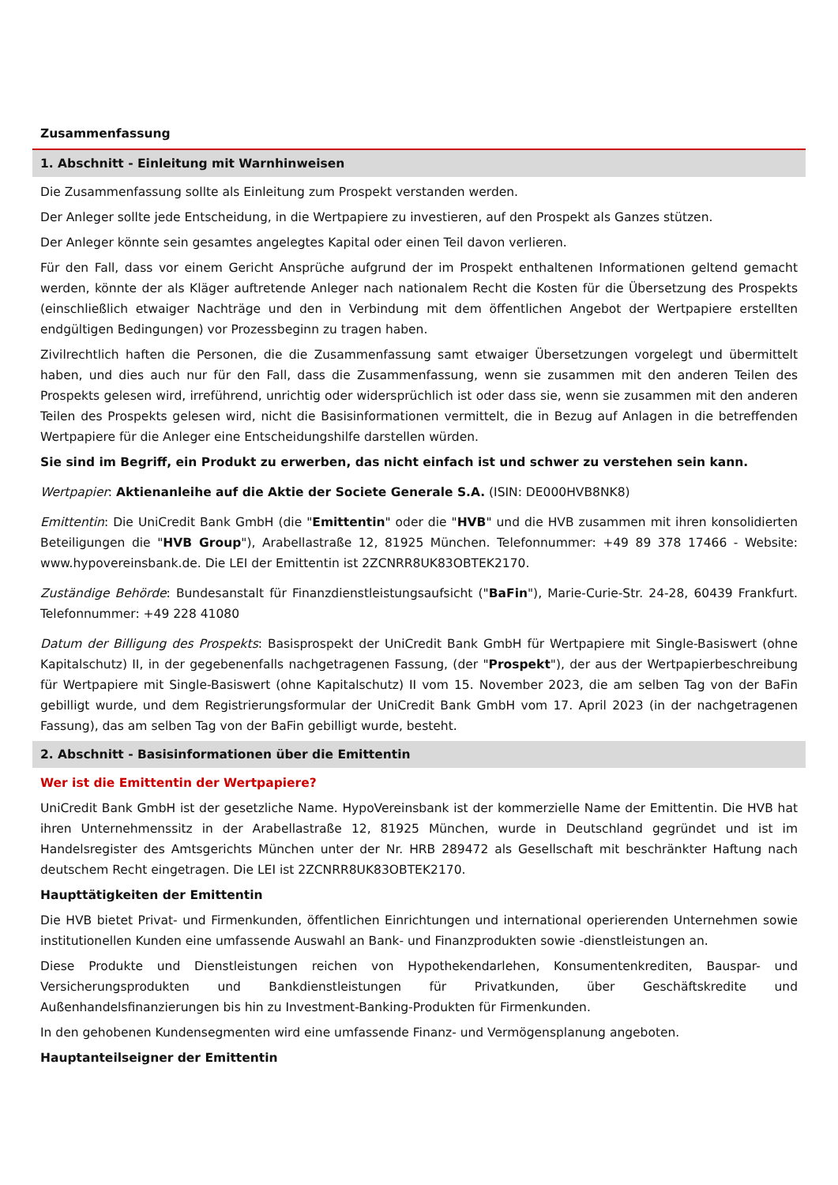Zusammenfassung
1. Abschnitt - Einleitung mit Warnhinweisen
Die Zusammenfassung sollte als Einleitung zum Prospekt verstanden werden.
Der Anleger sollte jede Entscheidung, in die Wertpapiere zu investieren, auf den Prospekt als Ganzes stützen.
Der Anleger könnte sein gesamtes angelegtes Kapital oder einen Teil davon verlieren.
Für den Fall, dass vor einem Gericht Ansprüche aufgrund der im Prospekt enthaltenen Informationen geltend gemacht werden, könnte der als Kläger auftretende Anleger nach nationalem Recht die Kosten für die Übersetzung des Prospekts (einschließlich etwaiger Nachträge und den in Verbindung mit dem öffentlichen Angebot der Wertpapiere erstellten endgültigen Bedingungen) vor Prozessbeginn zu tragen haben.
Zivilrechtlich haften die Personen, die die Zusammenfassung samt etwaiger Übersetzungen vorgelegt und übermittelt haben, und dies auch nur für den Fall, dass die Zusammenfassung, wenn sie zusammen mit den anderen Teilen des Prospekts gelesen wird, irreführend, unrichtig oder widersprüchlich ist oder dass sie, wenn sie zusammen mit den anderen Teilen des Prospekts gelesen wird, nicht die Basisinformationen vermittelt, die in Bezug auf Anlagen in die betreffenden Wertpapiere für die Anleger eine Entscheidungshilfe darstellen würden.
Sie sind im Begriff, ein Produkt zu erwerben, das nicht einfach ist und schwer zu verstehen sein kann.
Wertpapier: Aktienanleihe auf die Aktie der Societe Generale S.A. (ISIN: DE000HVB8NK8)
Emittentin: Die UniCredit Bank GmbH (die "Emittentin" oder die "HVB" und die HVB zusammen mit ihren konsolidierten Beteiligungen die "HVB Group"), Arabellastraße 12, 81925 München. Telefonnummer: +49 89 378 17466 - Website: www.hypovereinsbank.de. Die LEI der Emittentin ist 2ZCNRR8UK83OBTEK2170.
Zuständige Behörde: Bundesanstalt für Finanzdienstleistungsaufsicht ("BaFin"), Marie-Curie-Str. 24-28, 60439 Frankfurt. Telefonnummer: +49 228 41080
Datum der Billigung des Prospekts: Basisprospekt der UniCredit Bank GmbH für Wertpapiere mit Single-Basiswert (ohne Kapitalschutz) II, in der gegebenenfalls nachgetragenen Fassung, (der "Prospekt"), der aus der Wertpapierbeschreibung für Wertpapiere mit Single-Basiswert (ohne Kapitalschutz) II vom 15. November 2023, die am selben Tag von der BaFin gebilligt wurde, und dem Registrierungsformular der UniCredit Bank GmbH vom 17. April 2023 (in der nachgetragenen Fassung), das am selben Tag von der BaFin gebilligt wurde, besteht.
2. Abschnitt - Basisinformationen über die Emittentin
Wer ist die Emittentin der Wertpapiere?
UniCredit Bank GmbH ist der gesetzliche Name. HypoVereinsbank ist der kommerzielle Name der Emittentin. Die HVB hat ihren Unternehmenssitz in der Arabellastraße 12, 81925 München, wurde in Deutschland gegründet und ist im Handelsregister des Amtsgerichts München unter der Nr. HRB 289472 als Gesellschaft mit beschränkter Haftung nach deutschem Recht eingetragen. Die LEI ist 2ZCNRR8UK83OBTEK2170.
Haupttätigkeiten der Emittentin
Die HVB bietet Privat- und Firmenkunden, öffentlichen Einrichtungen und international operierenden Unternehmen sowie institutionellen Kunden eine umfassende Auswahl an Bank- und Finanzprodukten sowie -dienstleistungen an.
Diese Produkte und Dienstleistungen reichen von Hypothekendarlehen, Konsumentenkrediten, Bauspar- und Versicherungsprodukten und Bankdienstleistungen für Privatkunden, über Geschäftskredite und Außenhandelsfinanzierungen bis hin zu Investment-Banking-Produkten für Firmenkunden.
In den gehobenen Kundensegmenten wird eine umfassende Finanz- und Vermögensplanung angeboten.
Hauptanteilseigner der Emittentin